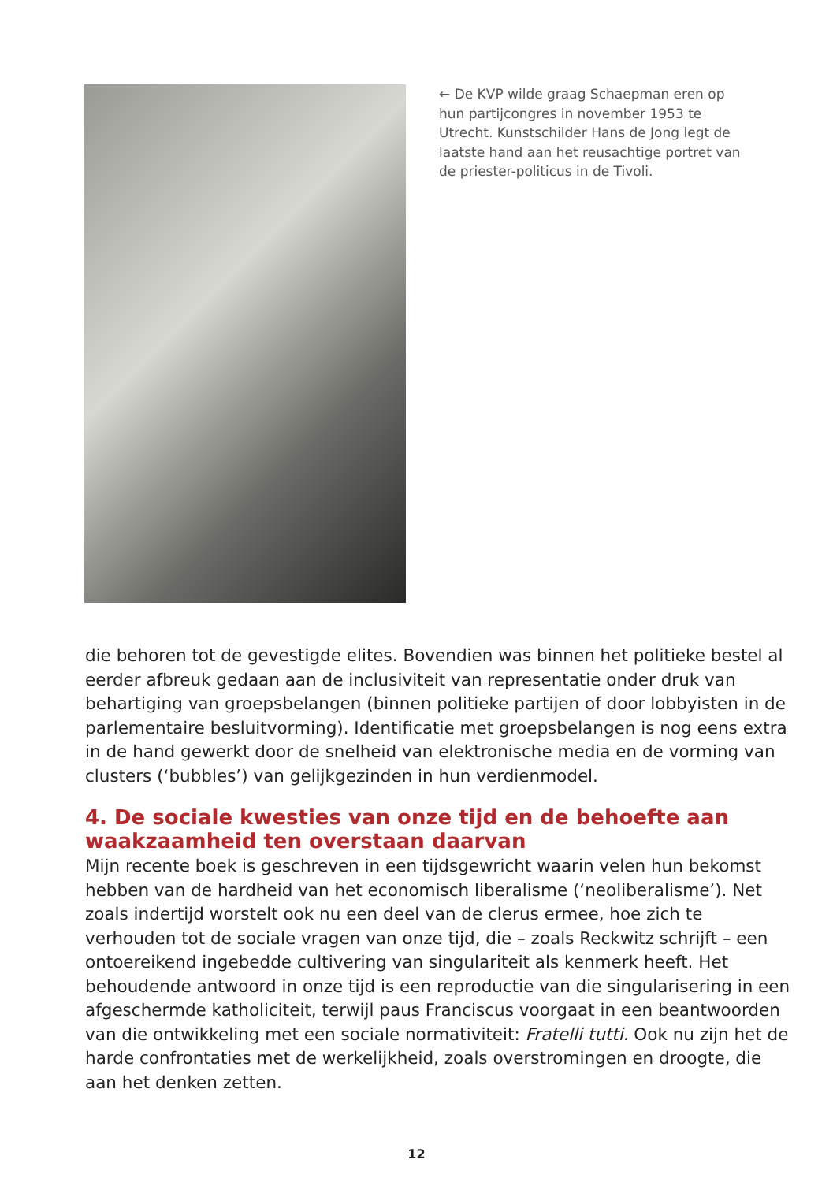← De KVP wilde graag Schaepman eren op hun partijcongres in november 1953 te Utrecht. Kunstschilder Hans de Jong legt de laatste hand aan het reusachtige portret van de priester-politicus in de Tivoli.
die behoren tot de gevestigde elites. Bovendien was binnen het politieke bestel al eerder afbreuk gedaan aan de inclusiviteit van representatie onder druk van behartiging van groepsbelangen (binnen politieke partijen of door lobbyisten in de parlementaire besluitvorming). Identificatie met groepsbelangen is nog eens extra in de hand gewerkt door de snelheid van elektronische media en de vorming van clusters (‘bubbles’) van gelijkgezinden in hun verdienmodel.
4. De sociale kwesties van onze tijd en de behoefte aan waakzaamheid ten overstaan daarvan
Mijn recente boek is geschreven in een tijdsgewricht waarin velen hun bekomst hebben van de hardheid van het economisch liberalisme (‘neoliberalisme’). Net zoals indertijd worstelt ook nu een deel van de clerus ermee, hoe zich te verhouden tot de sociale vragen van onze tijd, die – zoals Reckwitz schrijft – een ontoereikend ingebedde cultivering van singulariteit als kenmerk heeft. Het behoudende antwoord in onze tijd is een reproductie van die singularisering in een afgeschermde katholiciteit, terwijl paus Franciscus voorgaat in een beantwoorden van die ontwikkeling met een sociale normativiteit: Fratelli tutti. Ook nu zijn het de harde confrontaties met de werkelijkheid, zoals overstromingen en droogte, die aan het denken zetten.
12